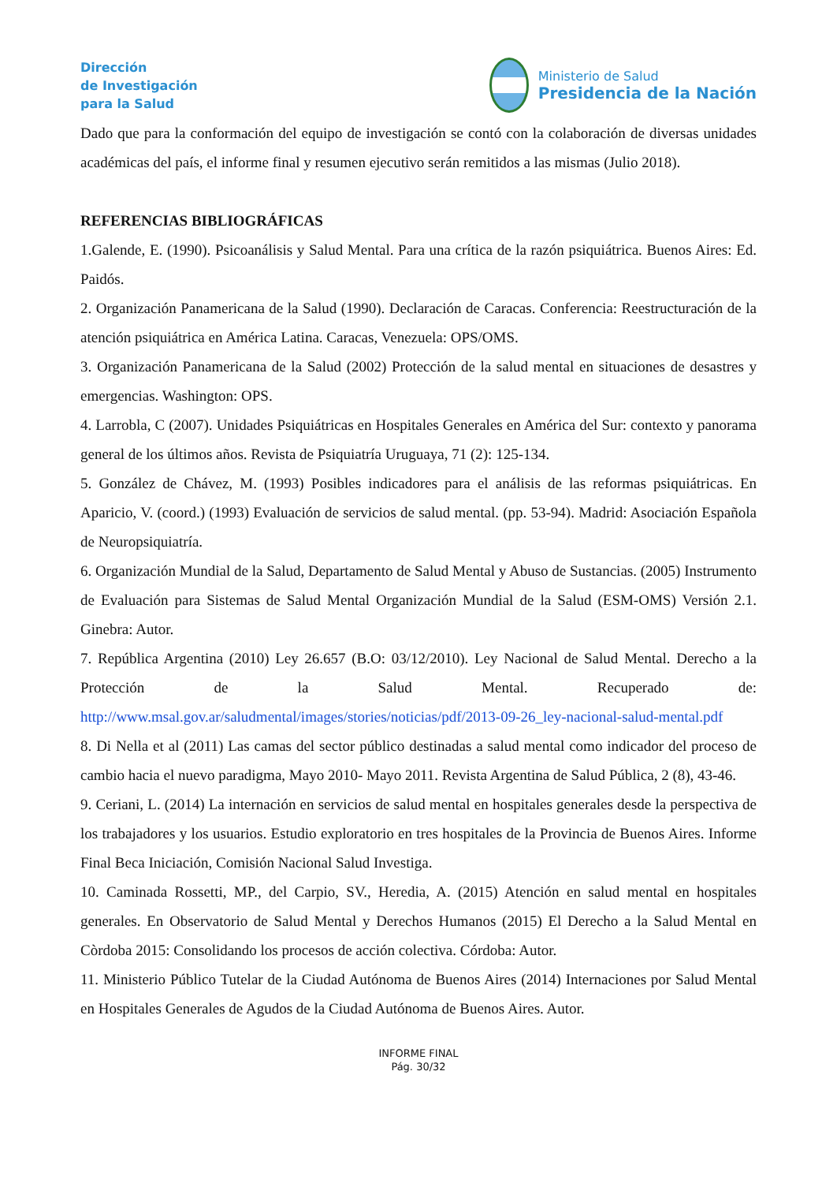Dirección
de Investigación
para la Salud
Ministerio de Salud
Presidencia de la Nación
Dado que para la conformación del equipo de investigación se contó con la colaboración de diversas unidades académicas del país, el informe final y resumen ejecutivo serán remitidos a las mismas (Julio 2018).
REFERENCIAS BIBLIOGRÁFICAS
1.Galende, E. (1990). Psicoanálisis y Salud Mental. Para una crítica de la razón psiquiátrica. Buenos Aires: Ed. Paidós.
2. Organización Panamericana de la Salud (1990). Declaración de Caracas. Conferencia: Reestructuración de la atención psiquiátrica en América Latina. Caracas, Venezuela: OPS/OMS.
3. Organización Panamericana de la Salud (2002) Protección de la salud mental en situaciones de desastres y emergencias. Washington: OPS.
4. Larrobla, C (2007). Unidades Psiquiátricas en Hospitales Generales en América del Sur: contexto y panorama general de los últimos años. Revista de Psiquiatría Uruguaya, 71 (2): 125-134.
5. González de Chávez, M. (1993) Posibles indicadores para el análisis de las reformas psiquiátricas. En Aparicio, V. (coord.) (1993) Evaluación de servicios de salud mental. (pp. 53-94). Madrid: Asociación Española de Neuropsiquiatría.
6. Organización Mundial de la Salud, Departamento de Salud Mental y Abuso de Sustancias. (2005) Instrumento de Evaluación para Sistemas de Salud Mental Organización Mundial de la Salud (ESM-OMS) Versión 2.1. Ginebra: Autor.
7. República Argentina (2010) Ley 26.657 (B.O: 03/12/2010). Ley Nacional de Salud Mental. Derecho a la Protección de la Salud Mental. Recuperado de: http://www.msal.gov.ar/saludmental/images/stories/noticias/pdf/2013-09-26_ley-nacional-salud-mental.pdf
8. Di Nella et al (2011) Las camas del sector público destinadas a salud mental como indicador del proceso de cambio hacia el nuevo paradigma, Mayo 2010- Mayo 2011. Revista Argentina de Salud Pública, 2 (8), 43-46.
9. Ceriani, L. (2014) La internación en servicios de salud mental en hospitales generales desde la perspectiva de los trabajadores y los usuarios. Estudio exploratorio en tres hospitales de la Provincia de Buenos Aires. Informe Final Beca Iniciación, Comisión Nacional Salud Investiga.
10. Caminada Rossetti, MP., del Carpio, SV., Heredia, A. (2015) Atención en salud mental en hospitales generales. En Observatorio de Salud Mental y Derechos Humanos (2015) El Derecho a la Salud Mental en Còrdoba 2015: Consolidando los procesos de acción colectiva. Córdoba: Autor.
11. Ministerio Público Tutelar de la Ciudad Autónoma de Buenos Aires (2014) Internaciones por Salud Mental en Hospitales Generales de Agudos de la Ciudad Autónoma de Buenos Aires. Autor.
INFORME FINAL
Pág. 30/32